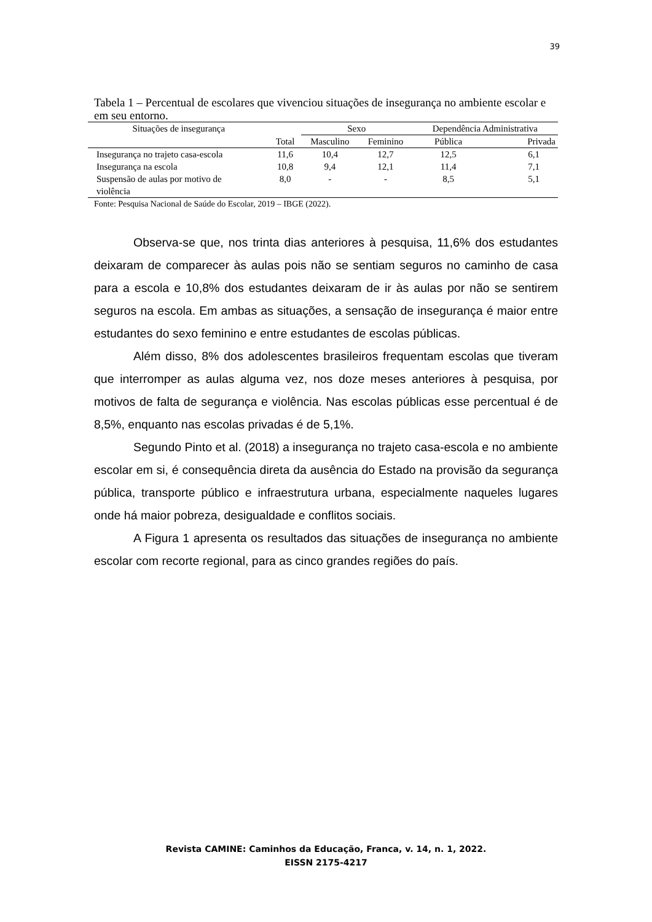39
Tabela 1 – Percentual de escolares que vivenciou situações de insegurança no ambiente escolar e em seu entorno.
| Situações de insegurança | | Sexo | | Dependência Administrativa | |
| --- | --- | --- | --- | --- | --- |
| | Total | Masculino | Feminino | Pública | Privada |
| Insegurança no trajeto casa-escola | 11,6 | 10,4 | 12,7 | 12,5 | 6,1 |
| Insegurança na escola | 10,8 | 9,4 | 12,1 | 11,4 | 7,1 |
| Suspensão de aulas por motivo de violência | 8,0 | - | - | 8,5 | 5,1 |
Fonte: Pesquisa Nacional de Saúde do Escolar, 2019 – IBGE (2022).
Observa-se que, nos trinta dias anteriores à pesquisa, 11,6% dos estudantes deixaram de comparecer às aulas pois não se sentiam seguros no caminho de casa para a escola e 10,8% dos estudantes deixaram de ir às aulas por não se sentirem seguros na escola. Em ambas as situações, a sensação de insegurança é maior entre estudantes do sexo feminino e entre estudantes de escolas públicas.
Além disso, 8% dos adolescentes brasileiros frequentam escolas que tiveram que interromper as aulas alguma vez, nos doze meses anteriores à pesquisa, por motivos de falta de segurança e violência. Nas escolas públicas esse percentual é de 8,5%, enquanto nas escolas privadas é de 5,1%.
Segundo Pinto et al. (2018) a insegurança no trajeto casa-escola e no ambiente escolar em si, é consequência direta da ausência do Estado na provisão da segurança pública, transporte público e infraestrutura urbana, especialmente naqueles lugares onde há maior pobreza, desigualdade e conflitos sociais.
A Figura 1 apresenta os resultados das situações de insegurança no ambiente escolar com recorte regional, para as cinco grandes regiões do país.
Revista CAMINE: Caminhos da Educação, Franca, v. 14, n. 1, 2022.
EISSN 2175-4217